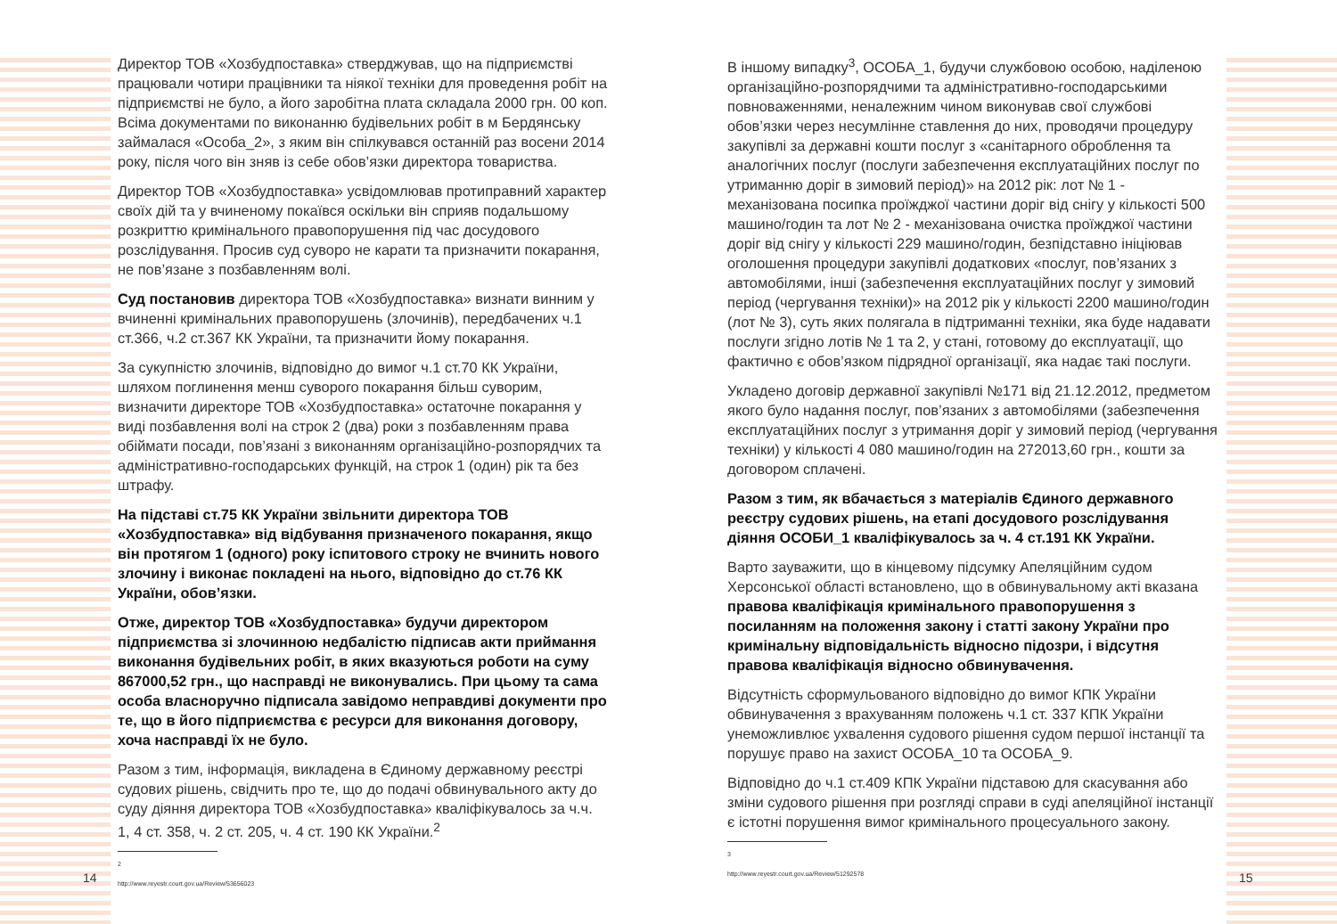Директор ТОВ «Хозбудпоставка» стверджував, що на підприємстві працювали чотири працівники та ніякої техніки для проведення робіт на підприємстві не було, а його заробітна плата складала 2000 грн. 00 коп. Всіма документами по виконанню будівельних робіт в м Бердянську займалася «Особа_2», з яким він спілкувався останній раз восени 2014 року, після чого він зняв із себе обов’язки директора товариства.
Директор ТОВ «Хозбудпоставка» усвідомлював протиправний характер своїх дій та у вчиненому покаївся оскільки він сприяв подальшому розкриттю кримінального правопорушення під час досудового розслідування. Просив суд суворо не карати та призначити покарання, не пов’язане з позбавленням волі.
Суд постановив директора ТОВ «Хозбудпоставка» визнати винним у вчиненні кримінальних правопорушень (злочинів), передбачених ч.1 ст.366, ч.2 ст.367 КК України, та призначити йому покарання.
За сукупністю злочинів, відповідно до вимог ч.1 ст.70 КК України, шляхом поглинення менш суворого покарання більш суворим, визначити директоре ТОВ «Хозбудпоставка» остаточне покарання у виді позбавлення волі на строк 2 (два) роки з позбавленням права обіймати посади, пов’язані з виконанням організаційно-розпорядчих та адміністративно-господарських функцій, на строк 1 (один) рік та без штрафу.
На підставі ст.75 КК України звільнити директора ТОВ «Хозбудпоставка» від відбування призначеного покарання, якщо він протягом 1 (одного) року іспитового строку не вчинить нового злочину і виконає покладені на нього, відповідно до ст.76 КК України, обов’язки.
Отже, директор ТОВ «Хозбудпоставка» будучи директором підприємства зі злочинною недбалістю підписав акти приймання виконання будівельних робіт, в яких вказуються роботи на суму 867000,52 грн., що насправді не виконувались. При цьому та сама особа власноручно підписала завідомо неправдиві документи про те, що в його підприємства є ресурси для виконання договору, хоча насправді їх не було.
Разом з тим, інформація, викладена в Єдиному державному реєстрі судових рішень, свідчить про те, що до подачі обвинувального акту до суду діяння директора ТОВ «Хозбудпоставка» кваліфікувалось за ч.ч. 1, 4 ст. 358, ч. 2 ст. 205, ч. 4 ст. 190 КК України.<sup>2</sup>
2 http://www.reyestr.court.gov.ua/Review/53656023
14
В іншому випадку<sup>3</sup>, ОСОБА_1, будучи службовою особою, наділеною організаційно-розпорядчими та адміністративно-господарськими повноваженнями, неналежним чином виконував свої службові обов’язки через несумлінне ставлення до них, проводячи процедуру закупівлі за державні кошти послуг з «санітарного оброблення та аналогічних послуг (послуги забезпечення експлуатаційних послуг по утриманню доріг в зимовий період)» на 2012 рік: лот № 1 - механізована посипка проїжджої частини доріг від снігу у кількості 500 машино/годин та лот № 2 - механізована очистка проїжджої частини доріг від снігу у кількості 229 машино/годин, безпідставно ініціював оголошення процедури закупівлі додаткових «послуг, пов’язаних з автомобілями, інші (забезпечення експлуатаційних послуг у зимовий період (чергування техніки)» на 2012 рік у кількості 2200 машино/годин (лот № 3), суть яких полягала в підтриманні техніки, яка буде надавати послуги згідно лотів № 1 та 2, у стані, готовому до експлуатації, що фактично є обов’язком підрядної організації, яка надає такі послуги.
Укладено договір державної закупівлі №171 від 21.12.2012, предметом якого було надання послуг, пов’язаних з автомобілями (забезпечення експлуатаційних послуг з утримання доріг у зимовий період (чергування техніки) у кількості 4 080 машино/годин на 272013,60 грн., кошти за договором сплачені.
Разом з тим, як вбачається з матеріалів Єдиного державного реєстру судових рішень, на етапі досудового розслідування діяння ОСОБИ_1 кваліфікувалось за ч. 4 ст.191 КК України.
Варто зауважити, що в кінцевому підсумку Апеляційним судом Херсонської області встановлено, що в обвинувальному акті вказана правова кваліфікація кримінального правопорушення з посиланням на положення закону і статті закону України про кримінальну відповідальність відносно підозри, і відсутня правова кваліфікація відносно обвинувачення.
Відсутність сформульованого відповідно до вимог КПК України обвинувачення з врахуванням положень ч.1 ст. 337 КПК України унеможливлює ухвалення судового рішення судом першої інстанції та порушує право на захист ОСОБА_10 та ОСОБА_9.
Відповідно до ч.1 ст.409 КПК України підставою для скасування або зміни судового рішення при розгляді справи в суді апеляційної інстанції є істотні порушення вимог кримінального процесуального закону.
3 http://www.reyestr.court.gov.ua/Review/51292578
15